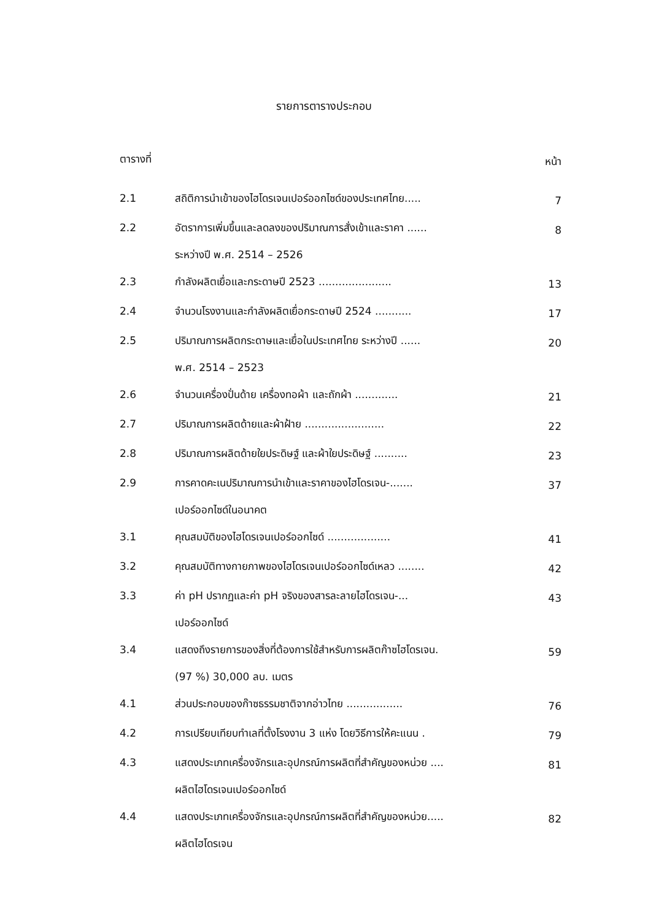รายการตารางประกอบ
| ตารางที่ | | หน้า |
| 2.1 | สถิติการนำเข้าของไฮโดรเจนเปอร์ออกไซด์ของประเทศไทย..... | 7 |
| 2.2 | อัตราการเพิ่มขึ้นและลดลงของปริมาณการสั่งเข้าและราคา ...... ระหว่างปี พ.ศ. 2514 – 2526 | 8 |
| 2.3 | กำลังผลิตเยื่อและกระดาษปี 2523 ...................... | 13 |
| 2.4 | จำนวนโรงงานและกำลังผลิตเยื่อกระดาษปี 2524 ........... | 17 |
| 2.5 | ปริมาณการผลิตกระดาษและเยื่อในประเทศไทย ระหว่างปี ...... พ.ศ. 2514 – 2523 | 20 |
| 2.6 | จำนวนเครื่องปั่นด้าย เครื่องทอผ้า และถักผ้า ............. | 21 |
| 2.7 | ปริมาณการผลิตด้ายและผ้าฝ้าย ........................ | 22 |
| 2.8 | ปริมาณการผลิตด้ายใยประดิษฐ์ และผ้าใยประดิษฐ์ .......... | 23 |
| 2.9 | การคาดคะเนปริมาณการนำเข้าและราคาของไฮโดรเจน-....... เปอร์ออกไซด์ในอนาคต | 37 |
| 3.1 | คุณสมบัติของไฮโดรเจนเปอร์ออกไซด์ ................... | 41 |
| 3.2 | คุณสมบัติทางกายภาพของไฮโดรเจนเปอร์ออกไซด์เหลว ........ | 42 |
| 3.3 | ค่า pH ปรากฏและค่า pH จริงของสารละลายไฮโดรเจน-... เปอร์ออกไซด์ | 43 |
| 3.4 | แสดงถึงรายการของสิ่งที่ต้องการใช้สำหรับการผลิตก๊าซไฮโดรเจน. (97 %) 30,000 ลบ. เมตร | 59 |
| 4.1 | ส่วนประกอบของก๊าซธรรมชาติจากอ่าวไทย ................. | 76 |
| 4.2 | การเปรียบเทียบทำเลที่ตั้งโรงงาน 3 แห่ง โดยวิธีการให้คะแนน . | 79 |
| 4.3 | แสดงประเภทเครื่องจักรและอุปกรณ์การผลิตที่สำคัญของหน่วย .... ผลิตไฮโดรเจนเปอร์ออกไซด์ | 81 |
| 4.4 | แสดงประเภทเครื่องจักรและอุปกรณ์การผลิตที่สำคัญของหน่วย..... ผลิตไฮโดรเจน | 82 |